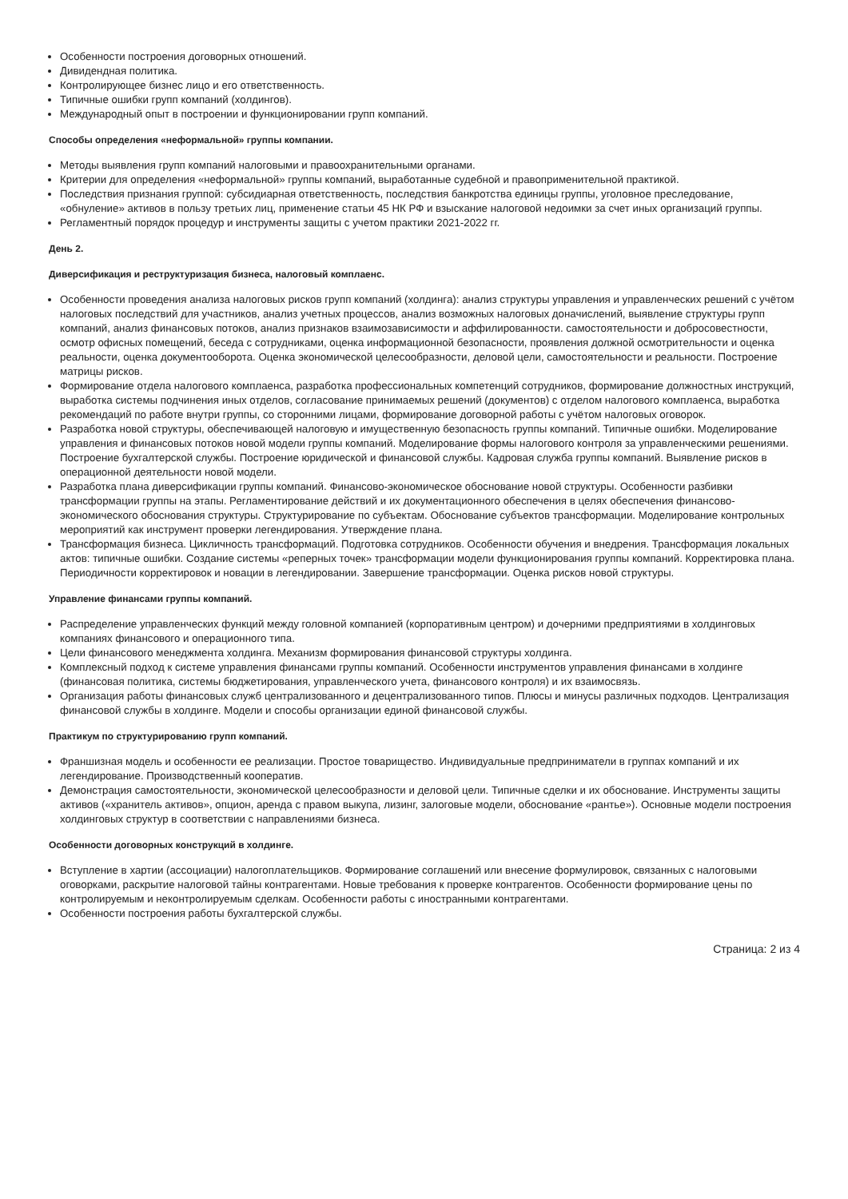Особенности построения договорных отношений.
Дивидендная политика.
Контролирующее бизнес лицо и его ответственность.
Типичные ошибки групп компаний (холдингов).
Международный опыт в построении и функционировании групп компаний.
Способы определения «неформальной» группы компании.
Методы выявления групп компаний налоговыми и правоохранительными органами.
Критерии для определения «неформальной» группы компаний, выработанные судебной и правоприменительной практикой.
Последствия признания группой: субсидиарная ответственность, последствия банкротства единицы группы, уголовное преследование, «обнуление» активов в пользу третьих лиц, применение статьи 45 НК РФ и взыскание налоговой недоимки за счет иных организаций группы.
Регламентный порядок процедур и инструменты защиты с учетом практики 2021-2022 гг.
День 2.
Диверсификация и реструктуризация бизнеса, налоговый комплаенс.
Особенности проведения анализа налоговых рисков групп компаний (холдинга): анализ структуры управления и управленческих решений с учётом налоговых последствий для участников, анализ учетных процессов, анализ возможных налоговых доначислений, выявление структуры групп компаний, анализ финансовых потоков, анализ признаков взаимозависимости и аффилированности. самостоятельности и добросовестности, осмотр офисных помещений, беседа с сотрудниками, оценка информационной безопасности, проявления должной осмотрительности и оценка реальности, оценка документооборота. Оценка экономической целесообразности, деловой цели, самостоятельности и реальности. Построение матрицы рисков.
Формирование отдела налогового комплаенса, разработка профессиональных компетенций сотрудников, формирование должностных инструкций, выработка системы подчинения иных отделов, согласование принимаемых решений (документов) с отделом налогового комплаенса, выработка рекомендаций по работе внутри группы, со сторонними лицами, формирование договорной работы с учётом налоговых оговорок.
Разработка новой структуры, обеспечивающей налоговую и имущественную безопасность группы компаний. Типичные ошибки. Моделирование управления и финансовых потоков новой модели группы компаний. Моделирование формы налогового контроля за управленческими решениями. Построение бухгалтерской службы. Построение юридической и финансовой службы. Кадровая служба группы компаний. Выявление рисков в операционной деятельности новой модели.
Разработка плана диверсификации группы компаний. Финансово-экономическое обоснование новой структуры. Особенности разбивки трансформации группы на этапы. Регламентирование действий и их документационного обеспечения в целях обеспечения финансово-экономического обоснования структуры. Структурирование по субъектам. Обоснование субъектов трансформации. Моделирование контрольных мероприятий как инструмент проверки легендирования. Утверждение плана.
Трансформация бизнеса. Цикличность трансформаций. Подготовка сотрудников. Особенности обучения и внедрения. Трансформация локальных актов: типичные ошибки. Создание системы «реперных точек» трансформации модели функционирования группы компаний. Корректировка плана. Периодичности корректировок и новации в легендировании. Завершение трансформации. Оценка рисков новой структуры.
Управление финансами группы компаний.
Распределение управленческих функций между головной компанией (корпоративным центром) и дочерними предприятиями в холдинговых компаниях финансового и операционного типа.
Цели финансового менеджмента холдинга. Механизм формирования финансовой структуры холдинга.
Комплексный подход к системе управления финансами группы компаний. Особенности инструментов управления финансами в холдинге (финансовая политика, системы бюджетирования, управленческого учета, финансового контроля) и их взаимосвязь.
Организация работы финансовых служб централизованного и децентрализованного типов. Плюсы и минусы различных подходов. Централизация финансовой службы в холдинге. Модели и способы организации единой финансовой службы.
Практикум по структурированию групп компаний.
Франшизная модель и особенности ее реализации. Простое товарищество. Индивидуальные предприниматели в группах компаний и их легендирование. Производственный кооператив.
Демонстрация самостоятельности, экономической целесообразности и деловой цели. Типичные сделки и их обоснование. Инструменты защиты активов («хранитель активов», опцион, аренда с правом выкупа, лизинг, залоговые модели, обоснование «рантье»). Основные модели построения холдинговых структур в соответствии с направлениями бизнеса.
Особенности договорных конструкций в холдинге.
Вступление в хартии (ассоциации) налогоплательщиков. Формирование соглашений или внесение формулировок, связанных с налоговыми оговорками, раскрытие налоговой тайны контрагентами. Новые требования к проверке контрагентов. Особенности формирование цены по контролируемым и неконтролируемым сделкам. Особенности работы с иностранными контрагентами.
Особенности построения работы бухгалтерской службы.
Страница: 2 из 4